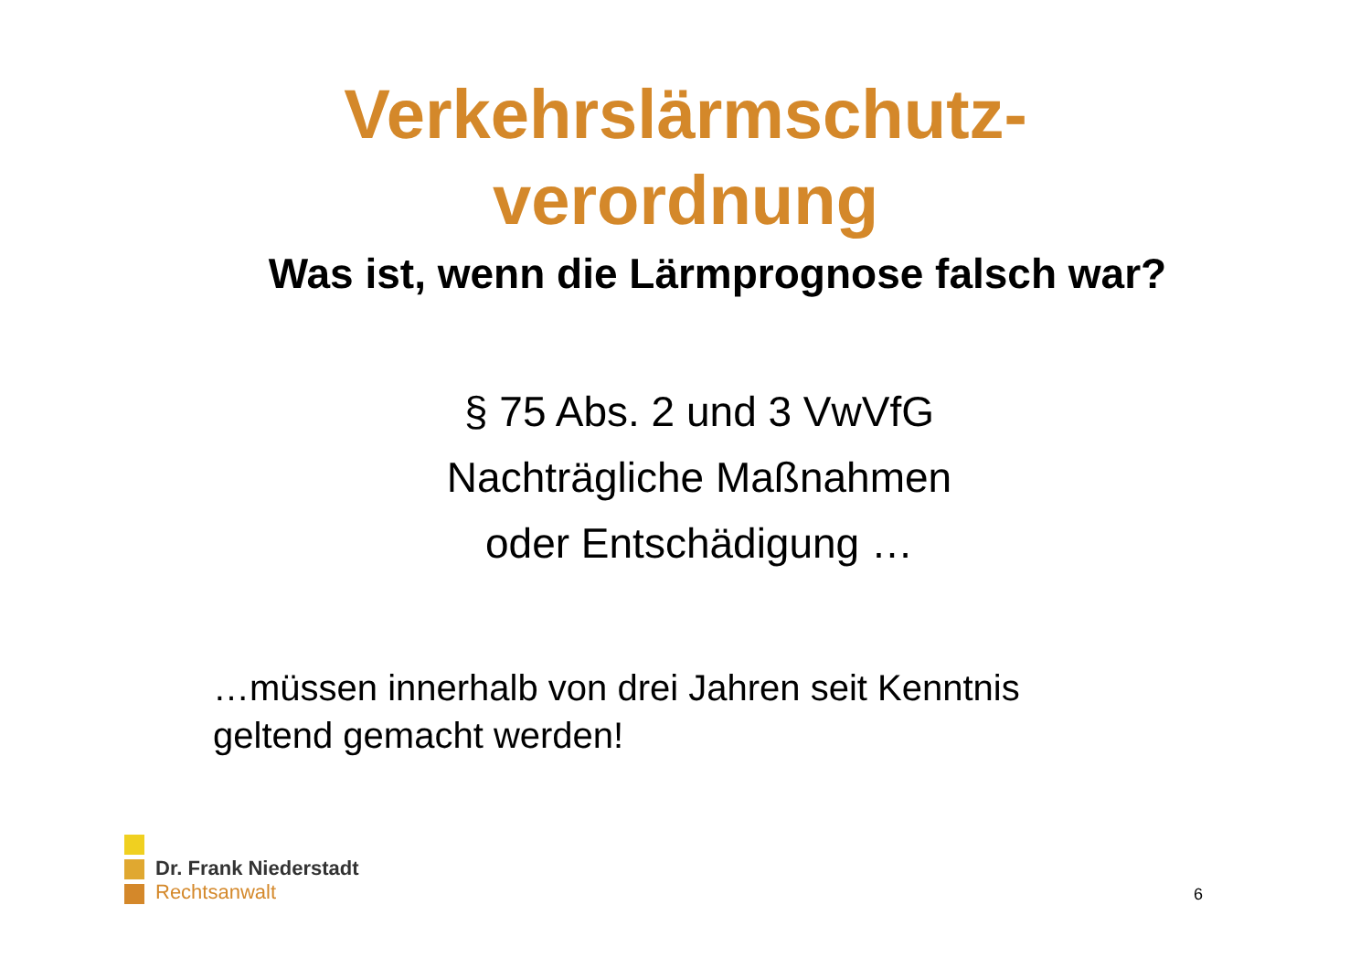Verkehrslärmschutz-
verordnung
Was ist, wenn die Lärmprognose falsch war?
§ 75 Abs. 2 und 3 VwVfG
Nachträgliche Maßnahmen
oder Entschädigung …
…müssen innerhalb von drei Jahren seit Kenntnis
geltend gemacht werden!
Dr. Frank Niederstadt
Rechtsanwalt
6